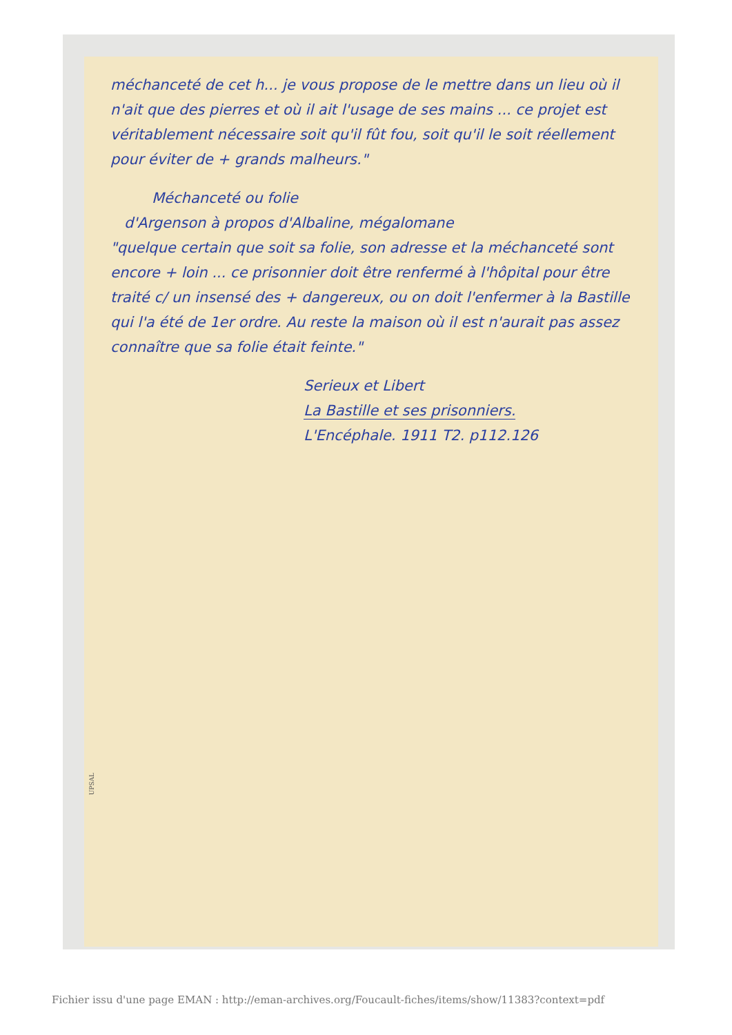méchanceté de cet h... je vous propose de le mettre dans un lieu où il n'ait que des pierres et où il ait l'usage de ses mains ... ce projet est véritablement nécessaire soit qu'il fût fou, soit qu'il le soit réellement pour éviter de + grands malheurs."
Méchanceté ou folie
d'Argenson à propos d'Albaline, mégalomane
"quelque certain que soit sa folie, son adresse et la méchanceté sont encore + loin ... ce prisonnier doit être renfermé à l'hôpital pour être traité c/ un insensé des + dangereux, ou on doit l'enfermer à la Bastille qui l'a été de 1er ordre. Au reste la maison où il est n'aurait pas assez connaître que sa folie était feinte."
Serieux et Libert
La Bastille et ses prisonniers.
L'Encéphale. 1911 T2. p112.126
UPSAL
Fichier issu d'une page EMAN : http://eman-archives.org/Foucault-fiches/items/show/11383?context=pdf